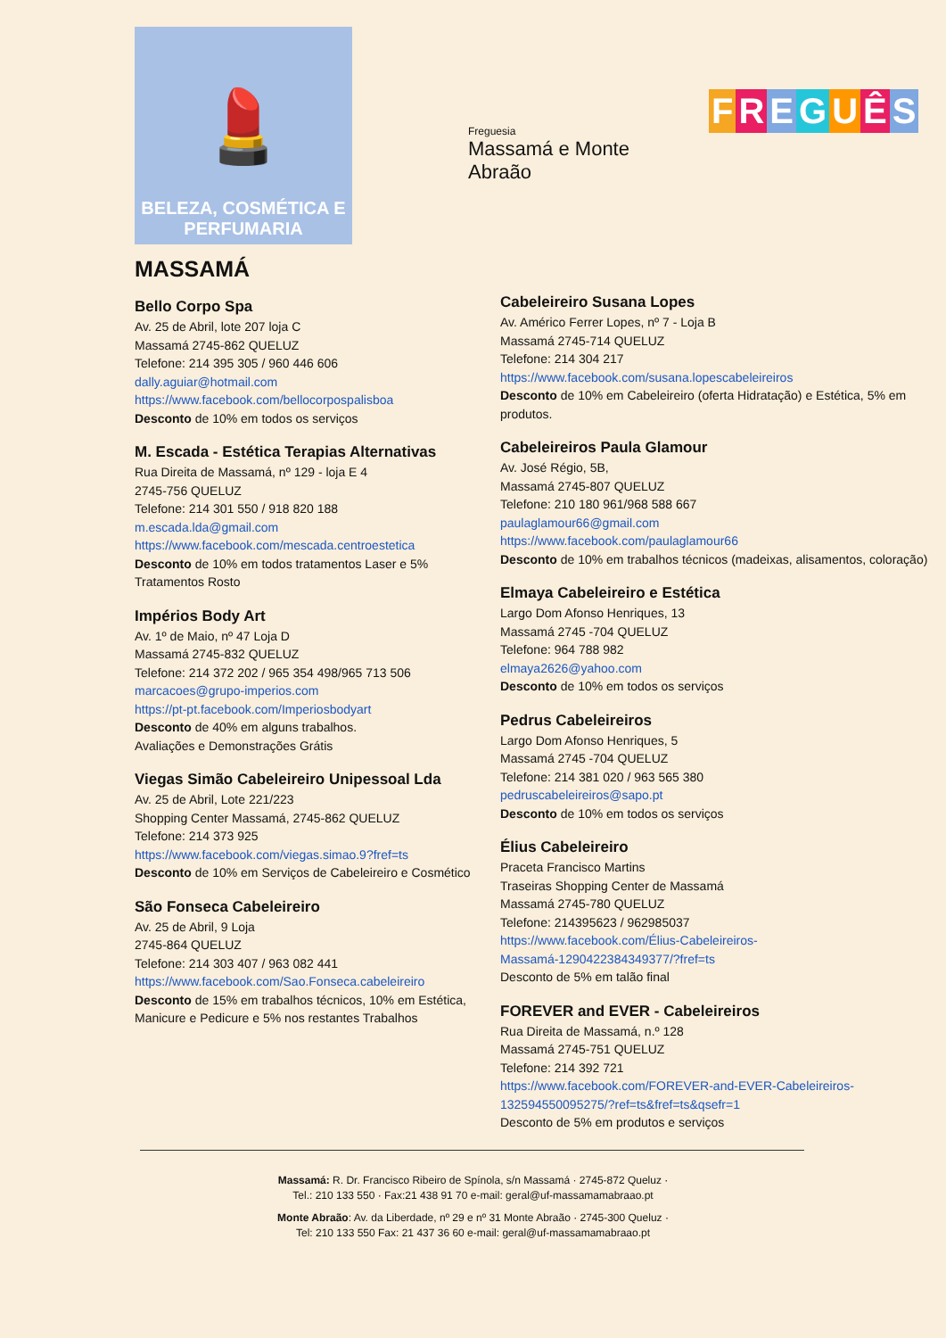💄
BELEZA, COSMÉTICA E
PERFUMARIA
Freguesia
Massamá e Monte Abraão
FREGUÊS
MASSAMÁ
Bello Corpo Spa
Av. 25 de Abril, lote 207 loja C
Massamá 2745-862 QUELUZ
Telefone: 214 395 305 / 960 446 606
dally.aguiar@hotmail.com
https://www.facebook.com/bellocorpospalisboa
Desconto de 10% em todos os serviços
M. Escada - Estética Terapias Alternativas
Rua Direita de Massamá, nº 129 - loja E 4
2745-756 QUELUZ
Telefone: 214 301 550 / 918 820 188
m.escada.lda@gmail.com
https://www.facebook.com/mescada.centroestetica
Desconto de 10% em todos tratamentos Laser e 5% Tratamentos Rosto
Impérios Body Art
Av. 1º de Maio, nº 47 Loja D
Massamá 2745-832 QUELUZ
Telefone: 214 372 202 / 965 354 498/965 713 506
marcacoes@grupo-imperios.com
https://pt-pt.facebook.com/Imperiosbodyart
Desconto de 40% em alguns trabalhos.
Avaliações e Demonstrações Grátis
Viegas Simão Cabeleireiro Unipessoal Lda
Av. 25 de Abril, Lote 221/223
Shopping Center Massamá, 2745-862 QUELUZ
Telefone: 214 373 925
https://www.facebook.com/viegas.simao.9?fref=ts
Desconto de 10% em Serviços de Cabeleireiro e Cosmético
São Fonseca Cabeleireiro
Av. 25 de Abril, 9 Loja
2745-864 QUELUZ
Telefone: 214 303 407 / 963 082 441
https://www.facebook.com/Sao.Fonseca.cabeleireiro
Desconto de 15% em trabalhos técnicos, 10% em Estética, Manicure e Pedicure e 5% nos restantes Trabalhos
Cabeleireiro Susana Lopes
Av. Américo Ferrer Lopes, nº 7 - Loja B
Massamá 2745-714 QUELUZ
Telefone: 214 304 217
https://www.facebook.com/susana.lopescabeleireiros
Desconto de 10% em Cabeleireiro (oferta Hidratação) e Estética, 5% em produtos.
Cabeleireiros Paula Glamour
Av. José Régio, 5B,
Massamá 2745-807 QUELUZ
Telefone: 210 180 961/968 588 667
paulaglamour66@gmail.com
https://www.facebook.com/paulaglamour66
Desconto de 10% em trabalhos técnicos (madeixas, alisamentos, coloração)
Elmaya Cabeleireiro e Estética
Largo Dom Afonso Henriques, 13
Massamá 2745 -704 QUELUZ
Telefone: 964 788 982
elmaya2626@yahoo.com
Desconto de 10% em todos os serviços
Pedrus Cabeleireiros
Largo Dom Afonso Henriques, 5
Massamá 2745 -704 QUELUZ
Telefone: 214 381 020 / 963 565 380
pedruscabeleireiros@sapo.pt
Desconto de 10% em todos os serviços
Élius Cabeleireiro
Praceta Francisco Martins
Traseiras Shopping Center de Massamá
Massamá 2745-780 QUELUZ
Telefone: 214395623 / 962985037
https://www.facebook.com/Élius-Cabeleireiros-Massamá-1290422384349377/?fref=ts
Desconto de 5% em talão final
FOREVER and EVER - Cabeleireiros
Rua Direita de Massamá, n.º 128
Massamá 2745-751 QUELUZ
Telefone: 214 392 721
https://www.facebook.com/FOREVER-and-EVER-Cabeleireiros-132594550095275/?ref=ts&fref=ts&qsefr=1
Desconto de 5% em produtos e serviços
Massamá: R. Dr. Francisco Ribeiro de Spínola, s/n Massamá · 2745-872 Queluz ·
Tel.: 210 133 550 · Fax:21 438 91 70 e-mail: geral@uf-massamamabraao.pt
Monte Abraão: Av. da Liberdade, nº 29 e nº 31 Monte Abraão · 2745-300 Queluz ·
Tel: 210 133 550 Fax: 21 437 36 60 e-mail: geral@uf-massamamabraao.pt